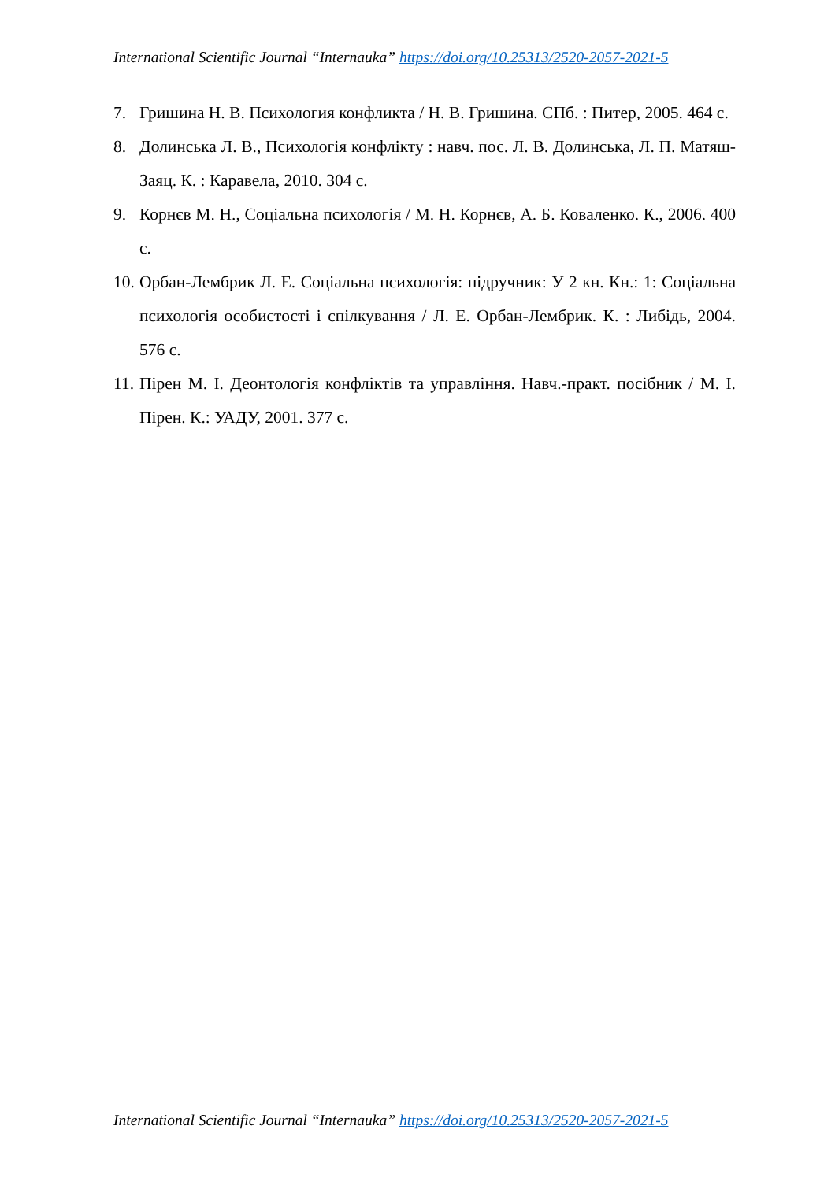International Scientific Journal “Internauka” https://doi.org/10.25313/2520-2057-2021-5
7. Гришина Н. В. Психология конфликта / Н. В. Гришина. СПб. : Питер, 2005. 464 с.
8. Долинська Л. В., Психологія конфлікту : навч. пос. Л. В. Долинська, Л. П. Матяш-Заяц. К. : Каравела, 2010. 304 с.
9. Корнєв М. Н., Соціальна психологія / М. Н. Корнєв, А. Б. Коваленко. К., 2006. 400 с.
10. Орбан-Лембрик Л. Е. Соціальна психологія: підручник: У 2 кн. Кн.: 1: Соціальна психологія особистості і спілкування / Л. Е. Орбан-Лембрик. К. : Либідь, 2004. 576 с.
11. Пірен М. І. Деонтологія конфліктів та управління. Навч.-практ. посібник / М. І. Пірен. К.: УАДУ, 2001. 377 с.
International Scientific Journal “Internauka” https://doi.org/10.25313/2520-2057-2021-5